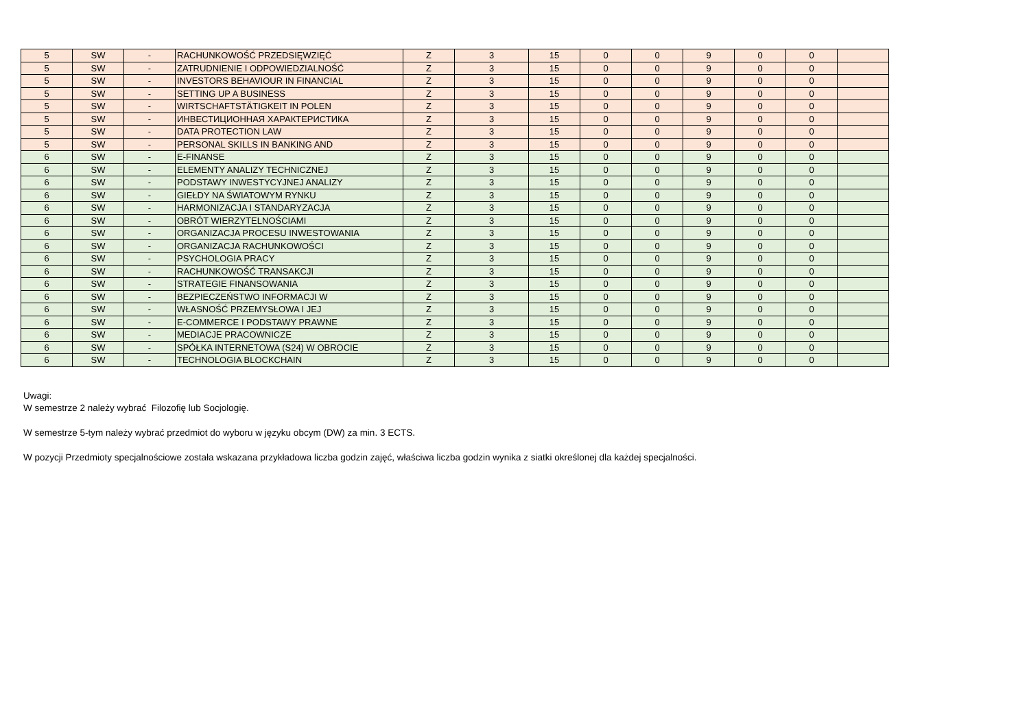| 5 | SW | - | RACHUNKOWOŚĆ PRZEDSIĘWZIĘĆ | Z | 3 | 15 | 0 | 0 | 9 | 0 | 0 | |
| 5 | SW | - | ZATRUDNIENIE I ODPOWIEDZIALNOŚĆ | Z | 3 | 15 | 0 | 0 | 9 | 0 | 0 | |
| 5 | SW | - | INVESTORS BEHAVIOUR IN FINANCIAL | Z | 3 | 15 | 0 | 0 | 9 | 0 | 0 | |
| 5 | SW | - | SETTING UP A BUSINESS | Z | 3 | 15 | 0 | 0 | 9 | 0 | 0 | |
| 5 | SW | - | WIRTSCHAFTSTÄTIGKEIT IN POLEN | Z | 3 | 15 | 0 | 0 | 9 | 0 | 0 | |
| 5 | SW | - | ИНВЕСТИЦИОННАЯ ХАРАКТЕРИСТИКА | Z | 3 | 15 | 0 | 0 | 9 | 0 | 0 | |
| 5 | SW | - | DATA PROTECTION LAW | Z | 3 | 15 | 0 | 0 | 9 | 0 | 0 | |
| 5 | SW | - | PERSONAL SKILLS IN BANKING AND | Z | 3 | 15 | 0 | 0 | 9 | 0 | 0 | |
| 6 | SW | - | E-FINANSE | Z | 3 | 15 | 0 | 0 | 9 | 0 | 0 | |
| 6 | SW | - | ELEMENTY ANALIZY TECHNICZNEJ | Z | 3 | 15 | 0 | 0 | 9 | 0 | 0 | |
| 6 | SW | - | PODSTAWY INWESTYCYJNEJ ANALIZY | Z | 3 | 15 | 0 | 0 | 9 | 0 | 0 | |
| 6 | SW | - | GIEŁDY NA ŚWIATOWYM RYNKU | Z | 3 | 15 | 0 | 0 | 9 | 0 | 0 | |
| 6 | SW | - | HARMONIZACJA I STANDARYZACJA | Z | 3 | 15 | 0 | 0 | 9 | 0 | 0 | |
| 6 | SW | - | OBRÓT WIERZYTELNOŚCIAMI | Z | 3 | 15 | 0 | 0 | 9 | 0 | 0 | |
| 6 | SW | - | ORGANIZACJA PROCESU INWESTOWANIA | Z | 3 | 15 | 0 | 0 | 9 | 0 | 0 | |
| 6 | SW | - | ORGANIZACJA RACHUNKOWOŚCI | Z | 3 | 15 | 0 | 0 | 9 | 0 | 0 | |
| 6 | SW | - | PSYCHOLOGIA PRACY | Z | 3 | 15 | 0 | 0 | 9 | 0 | 0 | |
| 6 | SW | - | RACHUNKOWOŚĆ TRANSAKCJI | Z | 3 | 15 | 0 | 0 | 9 | 0 | 0 | |
| 6 | SW | - | STRATEGIE FINANSOWANIA | Z | 3 | 15 | 0 | 0 | 9 | 0 | 0 | |
| 6 | SW | - | BEZPIECZEŃSTWO INFORMACJI W | Z | 3 | 15 | 0 | 0 | 9 | 0 | 0 | |
| 6 | SW | - | WŁASNOŚĆ PRZEMYSŁOWA I JEJ | Z | 3 | 15 | 0 | 0 | 9 | 0 | 0 | |
| 6 | SW | - | E-COMMERCE I PODSTAWY PRAWNE | Z | 3 | 15 | 0 | 0 | 9 | 0 | 0 | |
| 6 | SW | - | MEDIACJE PRACOWNICZE | Z | 3 | 15 | 0 | 0 | 9 | 0 | 0 | |
| 6 | SW | - | SPÓŁKA INTERNETOWA (S24) W OBROCIE | Z | 3 | 15 | 0 | 0 | 9 | 0 | 0 | |
| 6 | SW | - | TECHNOLOGIA BLOCKCHAIN | Z | 3 | 15 | 0 | 0 | 9 | 0 | 0 | |
Uwagi:
W semestrze 2 należy wybrać Filozofię lub Socjologię.
W semestrze 5-tym należy wybrać przedmiot do wyboru w języku obcym (DW) za min. 3 ECTS.
W pozycji Przedmioty specjalnościowe została wskazana przykładowa liczba godzin zajęć, właściwa liczba godzin wynika z siatki określonej dla każdej specjalności.